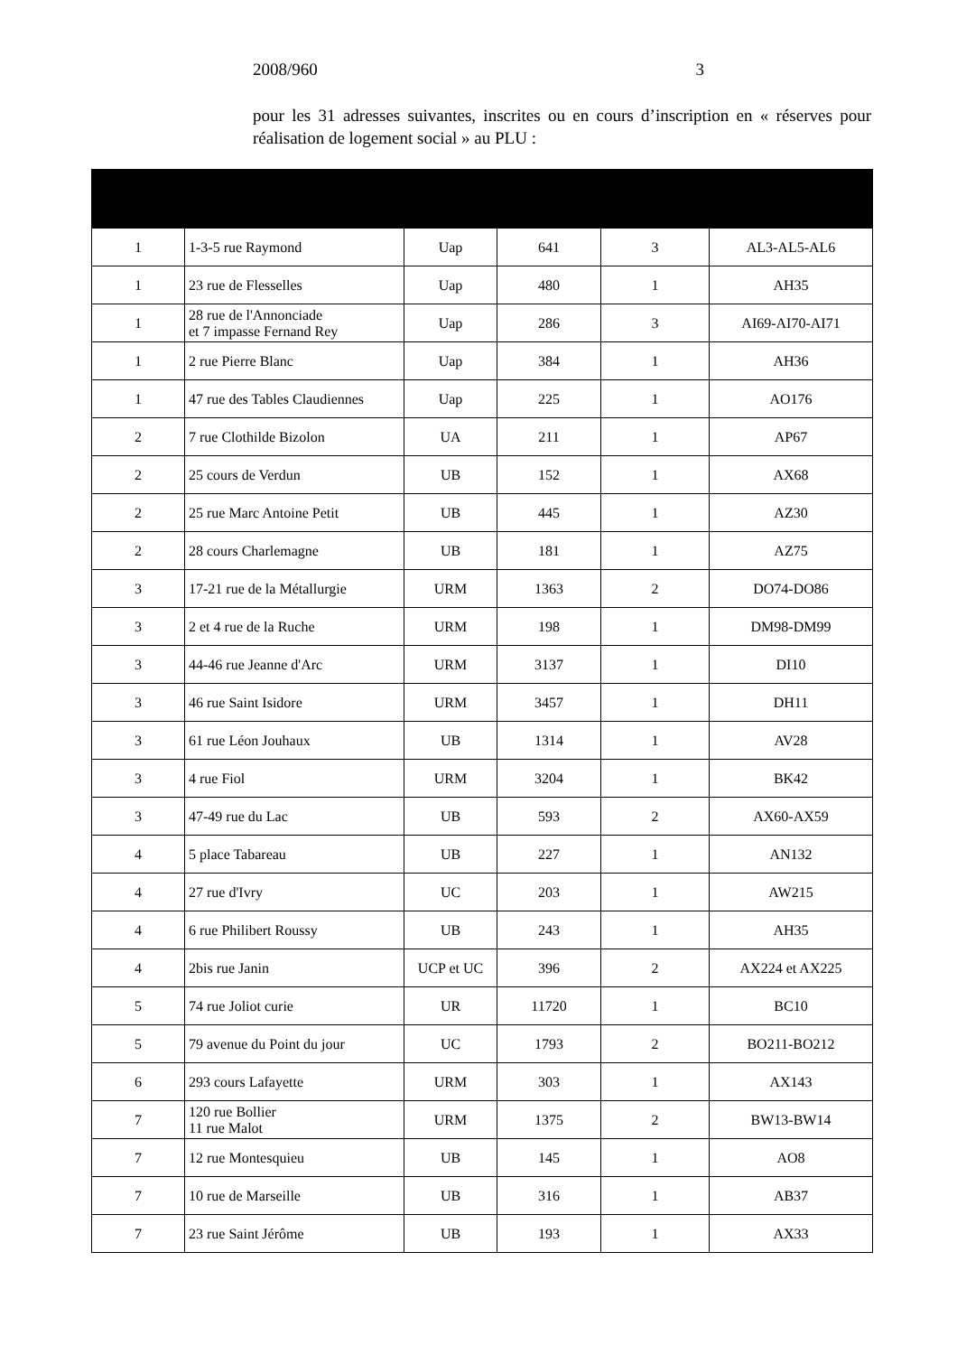2008/960 3
pour les 31 adresses suivantes, inscrites ou en cours d’inscription en « réserves pour réalisation de logement social » au PLU :
| 1 | 1-3-5 rue Raymond | Uap | 641 | 3 | AL3-AL5-AL6 |
| 1 | 23 rue de Flesselles | Uap | 480 | 1 | AH35 |
| 1 | 28 rue de l'Annonciade et 7 impasse Fernand Rey | Uap | 286 | 3 | AI69-AI70-AI71 |
| 1 | 2 rue Pierre Blanc | Uap | 384 | 1 | AH36 |
| 1 | 47 rue des Tables Claudiennes | Uap | 225 | 1 | AO176 |
| 2 | 7 rue Clothilde Bizolon | UA | 211 | 1 | AP67 |
| 2 | 25 cours de Verdun | UB | 152 | 1 | AX68 |
| 2 | 25 rue Marc Antoine Petit | UB | 445 | 1 | AZ30 |
| 2 | 28 cours Charlemagne | UB | 181 | 1 | AZ75 |
| 3 | 17-21 rue de la Métallurgie | URM | 1363 | 2 | DO74-DO86 |
| 3 | 2 et 4 rue de la Ruche | URM | 198 | 1 | DM98-DM99 |
| 3 | 44-46 rue Jeanne d'Arc | URM | 3137 | 1 | DI10 |
| 3 | 46 rue Saint Isidore | URM | 3457 | 1 | DH11 |
| 3 | 61 rue Léon Jouhaux | UB | 1314 | 1 | AV28 |
| 3 | 4 rue Fiol | URM | 3204 | 1 | BK42 |
| 3 | 47-49 rue du Lac | UB | 593 | 2 | AX60-AX59 |
| 4 | 5 place Tabareau | UB | 227 | 1 | AN132 |
| 4 | 27 rue d'Ivry | UC | 203 | 1 | AW215 |
| 4 | 6 rue Philibert Roussy | UB | 243 | 1 | AH35 |
| 4 | 2bis rue Janin | UCP et UC | 396 | 2 | AX224 et AX225 |
| 5 | 74 rue Joliot curie | UR | 11720 | 1 | BC10 |
| 5 | 79 avenue du Point du jour | UC | 1793 | 2 | BO211-BO212 |
| 6 | 293 cours Lafayette | URM | 303 | 1 | AX143 |
| 7 | 120 rue Bollier 11 rue Malot | URM | 1375 | 2 | BW13-BW14 |
| 7 | 12 rue Montesquieu | UB | 145 | 1 | AO8 |
| 7 | 10 rue de Marseille | UB | 316 | 1 | AB37 |
| 7 | 23 rue Saint Jérôme | UB | 193 | 1 | AX33 |